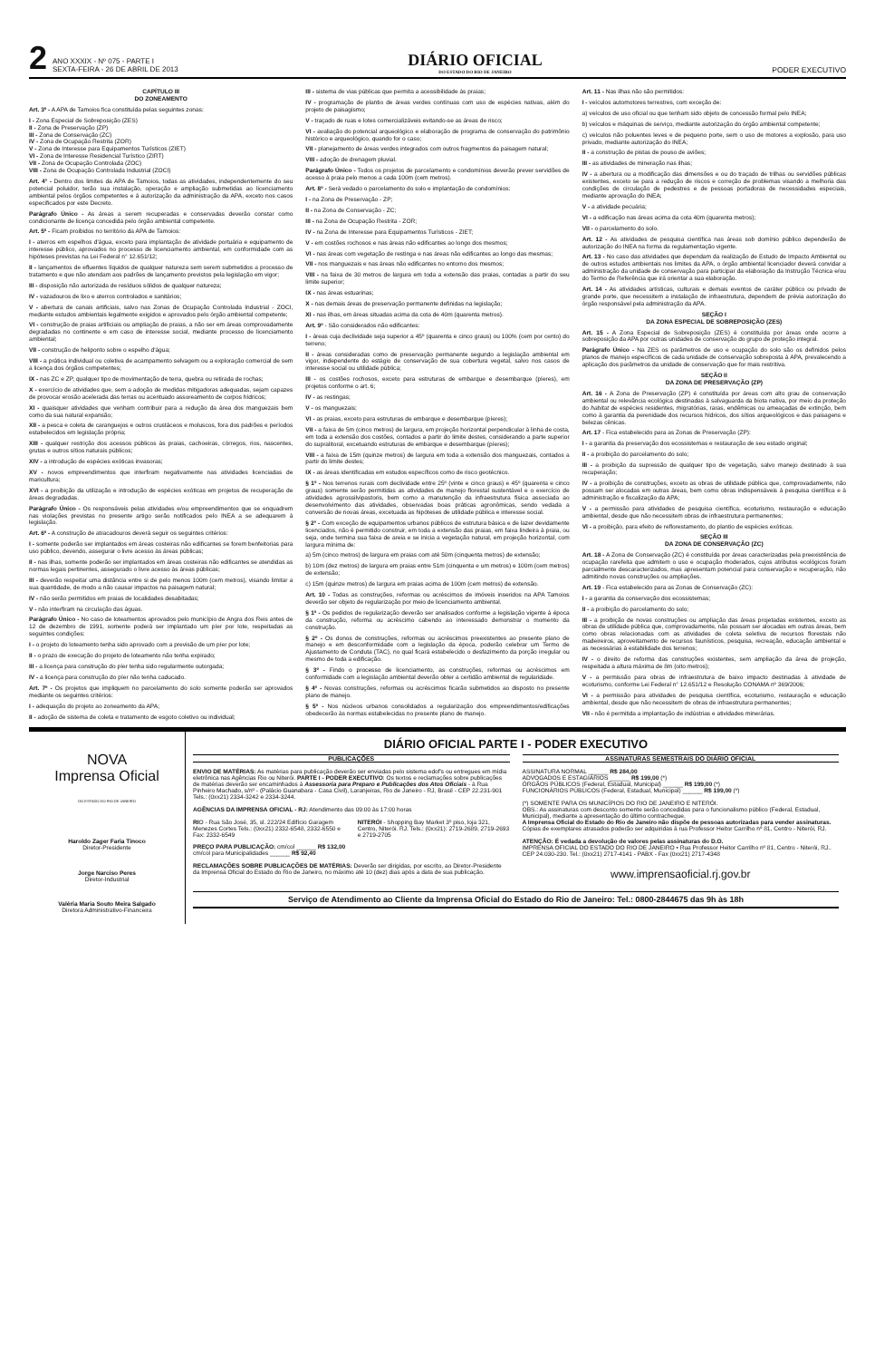2
ANO XXXIX - Nº 075 - PARTE I
SEXTA-FEIRA - 26 DE ABRIL DE 2013
DIÁRIO OFICIAL
DO ESTADO DO RIO DE JANEIRO
PODER EXECUTIVO
CAPÍTULO III
DO ZONEAMENTO
Art. 3º - A APA de Tamoios fica constituída pelas seguintes zonas:
I - Zona Especial de Sobreposição (ZES)
II - Zona de Preservação (ZP)
III - Zona de Conservação (ZC)
IV - Zona de Ocupação Restrita (ZOR)
V - Zona de Interesse para Equipamentos Turísticos (ZIET)
VI - Zona de Interesse Residencial Turístico (ZIRT)
VII - Zona de Ocupação Controlada (ZOC)
VIII - Zona de Ocupação Controlada Industrial (ZOCI)
Art. 4° - Dentro dos limites da APA de Tamoios, todas as atividades, independentemente do seu potencial poluidor, terão sua instalação, operação e ampliação submetidas ao licenciamento ambiental pelos órgãos competentes e à autorização da administração da APA, exceto nos casos especificados por este Decreto.
Parágrafo Único - As áreas a serem recuperadas e conservadas deverão constar como condicionante de licença concedida pelo órgão ambiental competente.
Art. 5º - Ficam proibidos no território da APA de Tamoios:
I - aterros em espelhos d'água, exceto para implantação de atividade portuária e equipamento de interesse público, aprovados no processo de licenciamento ambiental, em conformidade com as hipóteses previstas na Lei Federal n° 12.651/12;
II - lançamentos de efluentes líquidos de qualquer natureza sem serem submetidos a processo de tratamento e que não atendam aos padrões de lançamento previstos pela legislação em vigor;
III - disposição não autorizada de resíduos sólidos de qualquer natureza;
IV - vazadouros de lixo e aterros controlados e sanitários;
V - abertura de canais artificiais, salvo nas Zonas de Ocupação Controlada Industrial - ZOCI, mediante estudos ambientais legalmente exigidos e aprovados pelo órgão ambiental competente;
VI - construção de praias artificiais ou ampliação de praias, a não ser em áreas comprovadamente degradadas no continente e em caso de interesse social, mediante processo de licenciamento ambiental;
VII - construção de heliponto sobre o espelho d'água;
VIII - a prática individual ou coletiva de acampamento selvagem ou a exploração comercial de sem a licença dos órgãos competentes;
IX - nas ZC e ZP, qualquer tipo de movimentação de terra, quebra ou retirada de rochas;
X - exercício de atividades que, sem a adoção de medidas mitigadoras adequadas, sejam capazes de provocar erosão acelerada das terras ou acentuado assoreamento de corpos hídricos;
XI - quaisquer atividades que venham contribuir para a redução da área dos manguezais bem como da sua natural expansão;
XII - a pesca e coleta de caranguejos e outros crustáceos e moluscos, fora dos padrões e períodos estabelecidos em legislação própria;
XIII - qualquer restrição dos acessos públicos às praias, cachoeiras, córregos, rios, nascentes, grutas e outros sítios naturais públicos;
XIV - a introdução de espécies exóticas invasoras;
XV - novos empreendimentos que interfiram negativamente nas atividades licenciadas de maricultura;
XVI - a proibição da utilização e introdução de espécies exóticas em projetos de recuperação de áreas degradadas.
Parágrafo Único - Os responsáveis pelas atividades e/ou empreendimentos que se enquadrem nas violações previstas no presente artigo serão notificados pelo INEA a se adequarem à legislação.
Art. 6º - A construção de atracadouros deverá seguir os seguintes critérios:
I - somente poderão ser implantados em áreas costeiras não edificantes se forem benfeitorias para uso público, devendo, assegurar o livre acesso às áreas públicas;
II - nas ilhas, somente poderão ser implantados em áreas costeiras não edificantes se atendidas as normas legais pertinentes, assegurado o livre acesso às áreas públicas;
III - deverão respeitar uma distância entre si de pelo menos 100m (cem metros), visando limitar a sua quantidade, de modo a não causar impactos na paisagem natural;
IV - não serão permitidos em praias de localidades desabitadas;
V - não interfiram na circulação das águas.
Parágrafo Único - No caso de loteamentos aprovados pelo município de Angra dos Reis antes de 12 de dezembro de 1991, somente poderá ser implantado um píer por lote, respeitadas as seguintes condições:
I - o projeto do loteamento tenha sido aprovado com a previsão de um píer por lote;
II - o prazo de execução do projeto de loteamento não tenha expirado;
III - a licença para construção do píer tenha sido regularmente outorgada;
IV - a licença para construção do píer não tenha caducado.
Art. 7º - Os projetos que impliquem no parcelamento do solo somente poderão ser aprovados mediante os seguintes critérios:
I - adequação do projeto ao zoneamento da APA;
II - adoção de sistema de coleta e tratamento de esgoto coletivo ou individual;
III - sistema de vias públicas que permita a acessibilidade às praias;
IV - programação de plantio de áreas verdes contínuas com uso de espécies nativas, além do projeto de paisagismo;
V - traçado de ruas e lotes comercializáveis evitando-se as áreas de risco;
VI - avaliação do potencial arqueológico e elaboração de programa de conservação do patrimônio histórico e arqueológico, quando for o caso;
VII - planejamento de áreas verdes integrados com outros fragmentos da paisagem natural;
VIII - adoção de drenagem pluvial.
Parágrafo Único - Todos os projetos de parcelamento e condomínios deverão prever servidões de acesso à praia pelo menos a cada 100m (cem metros).
Art. 8º - Será vedado o parcelamento do solo e implantação de condomínios:
I - na Zona de Preservação - ZP;
II - na Zona de Conservação - ZC;
III - na Zona de Ocupação Restrita - ZOR;
IV - na Zona de Interesse para Equipamentos Turísticos - ZIET;
V - em costões rochosos e nas áreas não edificantes ao longo dos mesmos;
VI - nas áreas com vegetação de restinga e nas áreas não edificantes ao longo das mesmas;
VII - nos manguezais e nas áreas não edificantes no entorno dos mesmos;
VIII - na faixa de 30 metros de largura em toda a extensão das praias, contadas a partir do seu limite superior;
IX - nas áreas estuarinas;
X - nas demais áreas de preservação permanente definidas na legislação;
XI - nas ilhas, em áreas situadas acima da cota de 40m (quarenta metros).
Art. 9º - São considerados não edificantes:
I - áreas cuja declividade seja superior a 45º (quarenta e cinco graus) ou 100% (cem por cento) do terreno;
II - áreas consideradas como de preservação permanente segundo a legislação ambiental em vigor, independente do estágio de conservação de sua cobertura vegetal, salvo nos casos de interesse social ou utilidade pública;
III - os costões rochosos, exceto para estruturas de embarque e desembarque (píeres), em projetos conforme o art. 6;
IV - as restingas;
V - os manguezais;
VI - as praias, exceto para estruturas de embarque e desembarque (píeres);
VII - a faixa de 5m (cinco metros) de largura, em projeção horizontal perpendicular à linha de costa, em toda a extensão dos costões, contados a partir do limite destes, considerando a parte superior do supralitoral, excetuando estruturas de embarque e desembarque (píeres);
VIII - a faixa de 15m (quinze metros) de largura em toda a extensão dos manguezais, contados a partir do limite destes;
IX - as áreas identificadas em estudos específicos como de risco geotécnico.
§ 1º - Nos terrenos rurais com declividade entre 25º (vinte e cinco graus) e 45º (quarenta e cinco graus) somente serão permitidas as atividades de manejo florestal sustentável e o exercício de atividades agrossilvipastoris, bem como a manutenção da infraestrutura física associada ao desenvolvimento das atividades, observadas boas práticas agronômicas, sendo vedada a conversão de novas áreas, excetuada as hipóteses de utilidade pública e interesse social.
§ 2° - Com exceção de equipamentos urbanos públicos de estrutura básica e de lazer devidamente licenciados, não é permitido construir, em toda a extensão das praias, em faixa lindeira à praia, ou seja, onde termina sua faixa de areia e se inicia a vegetação natural, em projeção horizontal, com largura mínima de:
a) 5m (cinco metros) de largura em praias com até 50m (cinquenta metros) de extensão;
b) 10m (dez metros) de largura em praias entre 51m (cinquenta e um metros) e 100m (cem metros) de extensão;
c) 15m (quinze metros) de largura em praias acima de 100m (cem metros) de extensão.
Art. 10 - Todas as construções, reformas ou acréscimos de imóveis inseridos na APA Tamoios deverão ser objeto de regularização por meio de licenciamento ambiental.
§ 1º - Os pedidos de regularização deverão ser analisados conforme a legislação vigente à época da construção, reforma ou acréscimo cabendo ao interessado demonstrar o momento da construção.
§ 2º - Os donos de construções, reformas ou acréscimos preexistentes ao presente plano de manejo e em desconformidade com a legislação da época, poderão celebrar um Termo de Ajustamento de Conduta (TAC), no qual ficará estabelecido o desfazimento da porção irregular ou mesmo de toda a edificação.
§ 3º - Findo o processo de licenciamento, as construções, reformas ou acréscimos em conformidade com a legislação ambiental deverão obter a certidão ambiental de regularidade.
§ 4º - Novas construções, reformas ou acréscimos ficarão submetidos ao disposto no presente plano de manejo.
§ 5º - Nos núcleos urbanos consolidados a regularização dos empreendimentos/edificações obedecerão às normas estabelecidas no presente plano de manejo.
Art. 11 - Nas ilhas não são permitidos:
I - veículos automotores terrestres, com exceção de:
a) veículos de uso oficial ou que tenham sido objeto de concessão formal pelo INEA;
b) veículos e máquinas de serviço, mediante autorização do órgão ambiental competente;
c) veículos não poluentes leves e de pequeno porte, sem o uso de motores a explosão, para uso privado, mediante autorização do INEA;
II - a construção de pistas de pouso de aviões;
III - as atividades de mineração nas ilhas;
IV - a abertura ou a modificação das dimensões e ou do traçado de trilhas ou servidões públicas existentes, exceto se para a redução de riscos e correção de problemas visando a melhoria das condições de circulação de pedestres e de pessoas portadoras de necessidades especiais, mediante aprovação do INEA;
V - a atividade pecuária;
VI - a edificação nas áreas acima da cota 40m (quarenta metros);
VII - o parcelamento do solo.
Art. 12 - As atividades de pesquisa científica nas áreas sob domínio público dependerão de autorização do INEA na forma da regulamentação vigente.
Art. 13 - No caso das atividades que dependam da realização de Estudo de Impacto Ambiental ou de outros estudos ambientais nos limites da APA, o órgão ambiental licenciador deverá convidar a administração da unidade de conservação para participar da elaboração da Instrução Técnica e/ou do Termo de Referência que irá orientar a sua elaboração.
Art. 14 - As atividades artísticas, culturais e demais eventos de caráter público ou privado de grande porte, que necessitem a instalação de infraestrutura, dependem de prévia autorização do órgão responsável pela administração da APA.
SEÇÃO I
DA ZONA ESPECIAL DE SOBREPOSIÇÃO (ZES)
Art. 15 - A Zona Especial de Sobreposição (ZES) é constituída por áreas onde ocorre a sobreposição da APA por outras unidades de conservação do grupo de proteção integral.
Parágrafo Único - Na ZES os parâmetros de uso e ocupação do solo são os definidos pelos planos de manejo específicos de cada unidade de conservação sobreposta à APA, prevalecendo a aplicação dos parâmetros da unidade de conservação que for mais restritiva.
SEÇÃO II
DA ZONA DE PRESERVAÇÃO (ZP)
Art. 16 - A Zona de Preservação (ZP) é constituída por áreas com alto grau de conservação ambiental ou relevância ecológica destinadas à salvaguarda da biota nativa, por meio da proteção do habitat de espécies residentes, migratórias, raras, endêmicas ou ameaçadas de extinção, bem como à garantia da perenidade dos recursos hídricos, dos sítios arqueológicos e das paisagens e belezas cênicas.
Art. 17 - Fica estabelecido para as Zonas de Preservação (ZP):
I - a garantia da preservação dos ecossistemas e restauração de seu estado original;
II - a proibição do parcelamento do solo;
III - a proibição da supressão de qualquer tipo de vegetação, salvo manejo destinado à sua recuperação;
IV - a proibição de construções, exceto as obras de utilidade pública que, comprovadamente, não possam ser alocadas em outras áreas, bem como obras indispensáveis à pesquisa científica e à administração e fiscalização da APA;
V - a permissão para atividades de pesquisa científica, ecoturismo, restauração e educação ambiental, desde que não necessitem obras de infraestrutura permanentes;
VI - a proibição, para efeito de reflorestamento, do plantio de espécies exóticas.
SEÇÃO III
DA ZONA DE CONSERVAÇÃO (ZC)
Art. 18 - A Zona de Conservação (ZC) é constituída por áreas caracterizadas pela preexistência de ocupação rarefeita que admitem o uso e ocupação moderados, cujos atributos ecológicos foram parcialmente descaracterizados, mas apresentam potencial para conservação e recuperação, não admitindo novas construções ou ampliações.
Art. 19 - Fica estabelecido para as Zonas de Conservação (ZC):
I - a garantia da conservação dos ecossistemas;
II - a proibição do parcelamento do solo;
III - a proibição de novas construções ou ampliação das áreas projetadas existentes, exceto as obras de utilidade pública que, comprovadamente, não possam ser alocadas em outras áreas, bem como obras relacionadas com as atividades de coleta seletiva de recursos florestais não madeireiros, aproveitamento de recursos faunísticos, pesquisa, recreação, educação ambiental e as necessárias à estabilidade dos terrenos;
IV - o direito de reforma das construções existentes, sem ampliação da área de projeção, respeitada a altura máxima de 8m (oito metros);
V - a permissão para obras de infraestrutura de baixo impacto destinadas à atividade de ecoturismo, conforme Lei Federal n° 12.651/12 e Resolução CONAMA nº 369/2006;
VI - a permissão para atividades de pesquisa científica, ecoturismo, restauração e educação ambiental, desde que não necessitem de obras de infraestrutura permanentes;
VII - não é permitida a implantação de indústrias e atividades minerárias.
NOVA
Imprensa Oficial
DO ESTADO DO RIO DE JANEIRO
Haroldo Zager Faria Tinoco
Diretor-Presidente
Jorge Narciso Peres
Diretor-Industrial
Valéria Maria Souto Meira Salgado
Diretora Administrativo-Financeira
DIÁRIO OFICIAL PARTE I - PODER EXECUTIVO
PUBLICAÇÕES
ENVIO DE MATÉRIAS: As matérias para publicação deverão ser enviadas pelo sistema edof's ou entregues em mídia eletrônica nas Agências Rio ou Niterói. PARTE I - PODER EXECUTIVO: Os textos e reclamações sobre publicações de matérias deverão ser encaminhados à Assessoria para Preparo e Publicações dos Atos Oficiais - à Rua Pinheiro Machado, s/nº - (Palácio Guanabara - Casa Civil), Laranjeiras, Rio de Janeiro - RJ, Brasil - CEP 22.231-901 Tels.: (0xx21) 2334-3242 e 2334-3244.
AGÊNCIAS DA IMPRENSA OFICIAL - RJ: Atendimento das 09:00 às 17:00 horas
RIO - Rua São José, 35, sl. 222/24 Edifício Garagem Menezes Cortes Tels.: (0xx21) 2332-6548, 2332-6550 e Fax: 2332-6549
NITERÓI - Shopping Bay Market 3º piso, loja 321, Centro, Niterói. RJ. Tels.: (0xx21): 2719-2689, 2719-2693 e 2719-2705
PREÇO PARA PUBLICAÇÃO: cm/col ______ R$ 132,00
cm/col para Municipalidades ______ R$ 92,40
RECLAMAÇÕES SOBRE PUBLICAÇÕES DE MATÉRIAS: Deverão ser dirigidas, por escrito, ao Diretor-Presidente da Imprensa Oficial do Estado do Rio de Janeiro, no máximo até 10 (dez) dias após a data de sua publicação.
ASSINATURAS SEMESTRAIS DO DIÁRIO OFICIAL
ASSINATURA NORMAL ______ R$ 284,00
ADVOGADOS E ESTAGIÁRIOS ______ R$ 199,00 (*)
ÓRGÃOS PÚBLICOS (Federal, Estadual, Municipal) ______ R$ 199,00 (*)
FUNCIONÁRIOS PÚBLICOS (Federal, Estadual, Municipal) ______ R$ 199,00 (*)
(*) SOMENTE PARA OS MUNICÍPIOS DO RIO DE JANEIRO E NITERÓI.
OBS.: As assinaturas com desconto somente serão concedidas para o funcionalismo público (Federal, Estadual, Municipal), mediante a apresentação do último contracheque.
A Imprensa Oficial do Estado do Rio de Janeiro não dispõe de pessoas autorizadas para vender assinaturas. Cópias de exemplares atrasados poderão ser adquiridas à rua Professor Heitor Carrilho nº 81, Centro - Niterói, RJ.
ATENÇÃO: É vedada a devolução de valores pelas assinaturas do D.O.
IMPRENSA OFICIAL DO ESTADO DO RIO DE JANEIRO • Rua Professor Heitor Carrilho nº 81, Centro - Niterói, RJ.. CEP 24.030-230. Tel.: (0xx21) 2717-4141 - PABX - Fax (0xx21) 2717-4348
www.imprensaoficial.rj.gov.br
Serviço de Atendimento ao Cliente da Imprensa Oficial do Estado do Rio de Janeiro: Tel.: 0800-2844675 das 9h às 18h